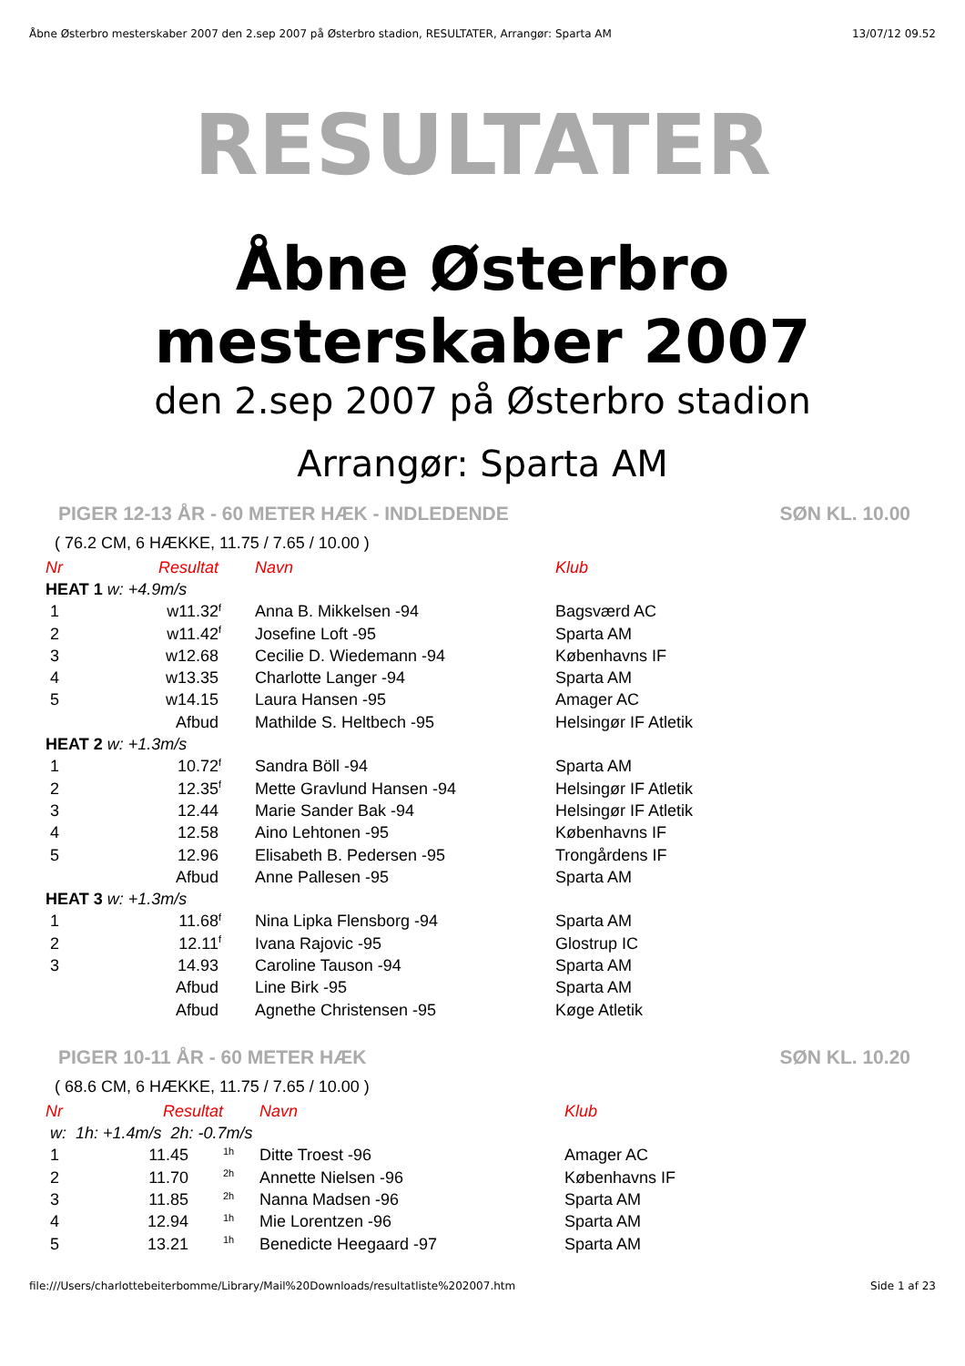Åbne Østerbro mesterskaber 2007 den 2.sep 2007 på Østerbro stadion, RESULTATER, Arrangør: Sparta AM 13/07/12 09.52
RESULTATER
Åbne Østerbro
mesterskaber 2007
den 2.sep 2007 på Østerbro stadion
Arrangør: Sparta AM
PIGER 12-13 ÅR - 60 METER HÆK - INDLEDENDE SØN KL. 10.00
( 76.2 CM, 6 HÆKKE, 11.75 / 7.65 / 10.00 )
| Nr | Resultat | | Navn | Klub |
| --- | --- | --- | --- | --- |
| HEAT 1 w: +4.9m/s | | | | |
| 1 | w11.32 | <sup>f</sup> | Anna B. Mikkelsen -94 | Bagsværd AC |
| 2 | w11.42 | <sup>f</sup> | Josefine Loft -95 | Sparta AM |
| 3 | w12.68 | | Cecilie D. Wiedemann -94 | Københavns IF |
| 4 | w13.35 | | Charlotte Langer -94 | Sparta AM |
| 5 | w14.15 | | Laura Hansen -95 | Amager AC |
| | Afbud | | Mathilde S. Heltbech -95 | Helsingør IF Atletik |
| HEAT 2 w: +1.3m/s | | | | |
| 1 | 10.72 | <sup>f</sup> | Sandra Böll -94 | Sparta AM |
| 2 | 12.35 | <sup>f</sup> | Mette Gravlund Hansen -94 | Helsingør IF Atletik |
| 3 | 12.44 | | Marie Sander Bak -94 | Helsingør IF Atletik |
| 4 | 12.58 | | Aino Lehtonen -95 | Københavns IF |
| 5 | 12.96 | | Elisabeth B. Pedersen -95 | Trongårdens IF |
| | Afbud | | Anne Pallesen -95 | Sparta AM |
| HEAT 3 w: +1.3m/s | | | | |
| 1 | 11.68 | <sup>f</sup> | Nina Lipka Flensborg -94 | Sparta AM |
| 2 | 12.11 | <sup>f</sup> | Ivana Rajovic -95 | Glostrup IC |
| 3 | 14.93 | | Caroline Tauson -94 | Sparta AM |
| | Afbud | | Line Birk -95 | Sparta AM |
| | Afbud | | Agnethe Christensen -95 | Køge Atletik |
PIGER 10-11 ÅR - 60 METER HÆK SØN KL. 10.20
( 68.6 CM, 6 HÆKKE, 11.75 / 7.65 / 10.00 )
| Nr | Resultat | | Navn | Klub |
| --- | --- | --- | --- | --- |
| w: 1h: +1.4m/s 2h: -0.7m/s | | | | |
| 1 | 11.45 | <sup>1h</sup> | Ditte Troest -96 | Amager AC |
| 2 | 11.70 | <sup>2h</sup> | Annette Nielsen -96 | Københavns IF |
| 3 | 11.85 | <sup>2h</sup> | Nanna Madsen -96 | Sparta AM |
| 4 | 12.94 | <sup>1h</sup> | Mie Lorentzen -96 | Sparta AM |
| 5 | 13.21 | <sup>1h</sup> | Benedicte Heegaard -97 | Sparta AM |
file:///Users/charlottebeiterbomme/Library/Mail%20Downloads/resultatliste%202007.htm Side 1 af 23